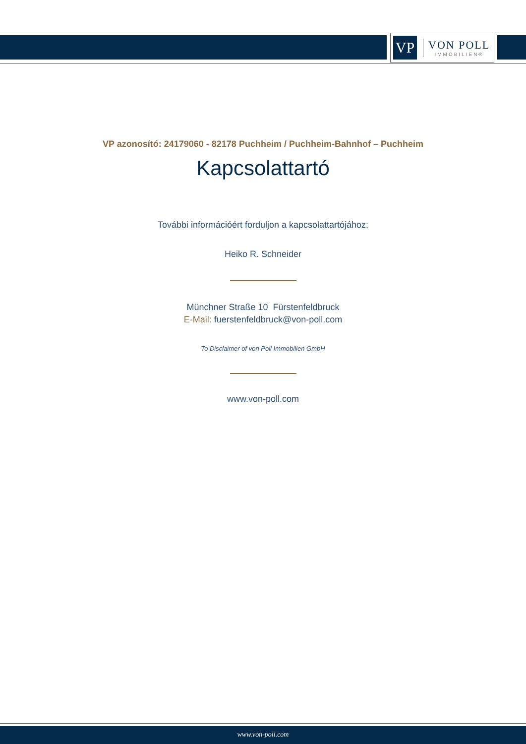VP
VON POLL
IMMOBILIEN®
VP azonosító: 24179060 - 82178 Puchheim / Puchheim-Bahnhof – Puchheim
Kapcsolattartó
További információért forduljon a kapcsolattartójához:
Heiko R. Schneider
Münchner Straße 10 Fürstenfeldbruck
E-Mail: fuerstenfeldbruck@von-poll.com
To Disclaimer of von Poll Immobilien GmbH
www.von-poll.com
www.von-poll.com